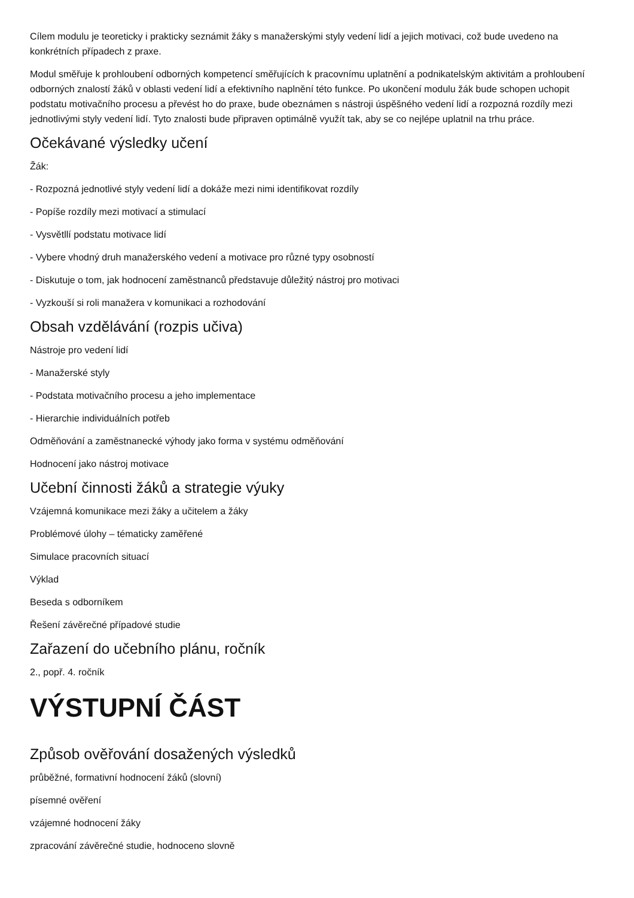Cílem modulu je teoreticky i prakticky seznámit žáky s manažerskými styly vedení lidí a jejich motivaci, což bude uvedeno na konkrétních případech z praxe.
Modul směřuje k prohloubení odborných kompetencí směřujících k pracovnímu uplatnění a podnikatelským aktivitám a prohloubení odborných znalostí žáků v oblasti vedení lidí a efektivního naplnění této funkce. Po ukončení modulu žák bude schopen uchopit podstatu motivačního procesu a převést ho do praxe, bude obeznámen s nástroji úspěšného vedení lidí a rozpozná rozdíly mezi jednotlivými styly vedení lidí. Tyto znalosti bude připraven optimálně využít tak, aby se co nejlépe uplatnil na trhu práce.
Očekávané výsledky učení
Žák:
- Rozpozná jednotlivé styly vedení lidí a dokáže mezi nimi identifikovat rozdíly
- Popíše rozdíly mezi motivací a stimulací
- Vysvětllí podstatu motivace lidí
- Vybere vhodný druh manažerského vedení a motivace pro různé typy osobností
- Diskutuje o tom, jak hodnocení zaměstnanců představuje důležitý nástroj pro motivaci
- Vyzkouší si roli manažera v komunikaci a rozhodování
Obsah vzdělávání (rozpis učiva)
Nástroje pro vedení lidí
- Manažerské styly
- Podstata motivačního procesu a jeho implementace
- Hierarchie individuálních potřeb
Odměňování a zaměstnanecké výhody jako forma v systému odměňování
Hodnocení jako nástroj motivace
Učební činnosti žáků a strategie výuky
Vzájemná komunikace mezi žáky a učitelem a žáky
Problémové úlohy – tématicky zaměřené
Simulace pracovních situací
Výklad
Beseda s odborníkem
Řešení závěrečné případové studie
Zařazení do učebního plánu, ročník
2., popř. 4. ročník
VÝSTUPNÍ ČÁST
Způsob ověřování dosažených výsledků
průběžné, formativní hodnocení žáků (slovní)
písemné ověření
vzájemné hodnocení žáky
zpracování závěrečné studie, hodnoceno slovně